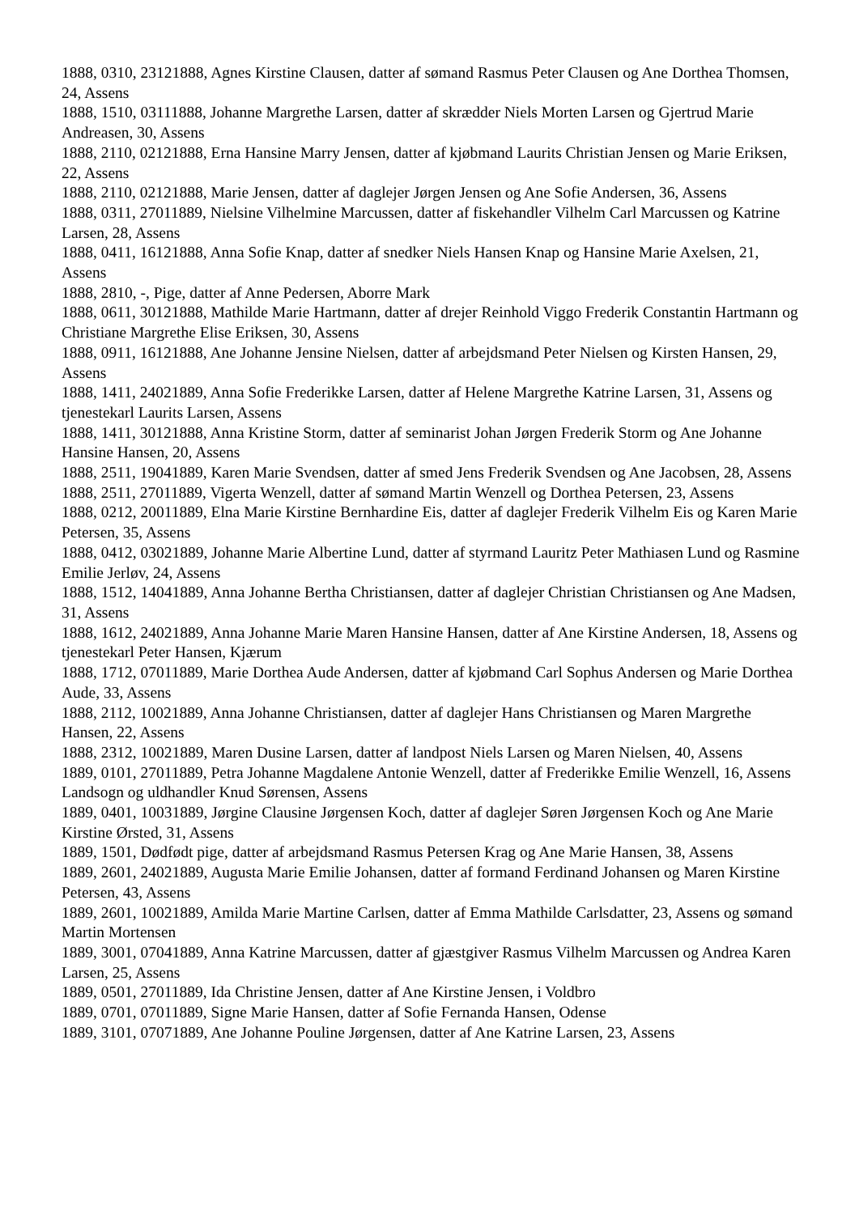1888, 0310, 23121888, Agnes Kirstine Clausen, datter af sømand Rasmus Peter Clausen og Ane Dorthea Thomsen, 24, Assens
1888, 1510, 03111888, Johanne Margrethe Larsen, datter af skrædder Niels Morten Larsen og Gjertrud Marie Andreasen, 30, Assens
1888, 2110, 02121888, Erna Hansine Marry Jensen, datter af kjøbmand Laurits Christian Jensen og Marie Eriksen, 22, Assens
1888, 2110, 02121888, Marie Jensen, datter af daglejer Jørgen Jensen og Ane Sofie Andersen, 36, Assens
1888, 0311, 27011889, Nielsine Vilhelmine Marcussen, datter af fiskehandler Vilhelm Carl Marcussen og Katrine Larsen, 28, Assens
1888, 0411, 16121888, Anna Sofie Knap, datter af snedker Niels Hansen Knap og Hansine Marie Axelsen, 21, Assens
1888, 2810, -, Pige, datter af Anne Pedersen, Aborre Mark
1888, 0611, 30121888, Mathilde Marie Hartmann, datter af drejer Reinhold Viggo Frederik Constantin Hartmann og Christiane Margrethe Elise Eriksen, 30, Assens
1888, 0911, 16121888, Ane Johanne Jensine Nielsen, datter af arbejdsmand Peter Nielsen og Kirsten Hansen, 29, Assens
1888, 1411, 24021889, Anna Sofie Frederikke Larsen, datter af Helene Margrethe Katrine Larsen, 31, Assens og tjenestekarl Laurits Larsen, Assens
1888, 1411, 30121888, Anna Kristine Storm, datter af seminarist Johan Jørgen Frederik Storm og Ane Johanne Hansine Hansen, 20, Assens
1888, 2511, 19041889, Karen Marie Svendsen, datter af smed Jens Frederik Svendsen og Ane Jacobsen, 28, Assens
1888, 2511, 27011889, Vigerta Wenzell, datter af sømand Martin Wenzell og Dorthea Petersen, 23, Assens
1888, 0212, 20011889, Elna Marie Kirstine Bernhardine Eis, datter af daglejer Frederik Vilhelm Eis og Karen Marie Petersen, 35, Assens
1888, 0412, 03021889, Johanne Marie Albertine Lund, datter af styrmand Lauritz Peter Mathiasen Lund og Rasmine Emilie Jerløv, 24, Assens
1888, 1512, 14041889, Anna Johanne Bertha Christiansen, datter af daglejer Christian Christiansen og Ane Madsen, 31, Assens
1888, 1612, 24021889, Anna Johanne Marie Maren Hansine Hansen, datter af Ane Kirstine Andersen, 18, Assens og tjenestekarl Peter Hansen, Kjærum
1888, 1712, 07011889, Marie Dorthea Aude Andersen, datter af kjøbmand Carl Sophus Andersen og Marie Dorthea Aude, 33, Assens
1888, 2112, 10021889, Anna Johanne Christiansen, datter af daglejer Hans Christiansen og Maren Margrethe Hansen, 22, Assens
1888, 2312, 10021889, Maren Dusine Larsen, datter af landpost Niels Larsen og Maren Nielsen, 40, Assens
1889, 0101, 27011889, Petra Johanne Magdalene Antonie Wenzell, datter af Frederikke Emilie Wenzell, 16, Assens Landsogn og uldhandler Knud Sørensen, Assens
1889, 0401, 10031889, Jørgine Clausine Jørgensen Koch, datter af daglejer Søren Jørgensen Koch og Ane Marie Kirstine Ørsted, 31, Assens
1889, 1501, Dødfødt pige, datter af arbejdsmand Rasmus Petersen Krag og Ane Marie Hansen, 38, Assens
1889, 2601, 24021889, Augusta Marie Emilie Johansen, datter af formand Ferdinand Johansen og Maren Kirstine Petersen, 43, Assens
1889, 2601, 10021889, Amilda Marie Martine Carlsen, datter af Emma Mathilde Carlsdatter, 23, Assens og sømand Martin Mortensen
1889, 3001, 07041889, Anna Katrine Marcussen, datter af gjæstgiver Rasmus Vilhelm Marcussen og Andrea Karen Larsen, 25, Assens
1889, 0501, 27011889, Ida Christine Jensen, datter af Ane Kirstine Jensen, i Voldbro
1889, 0701, 07011889, Signe Marie Hansen, datter af Sofie Fernanda Hansen, Odense
1889, 3101, 07071889, Ane Johanne Pouline Jørgensen, datter af Ane Katrine Larsen, 23, Assens